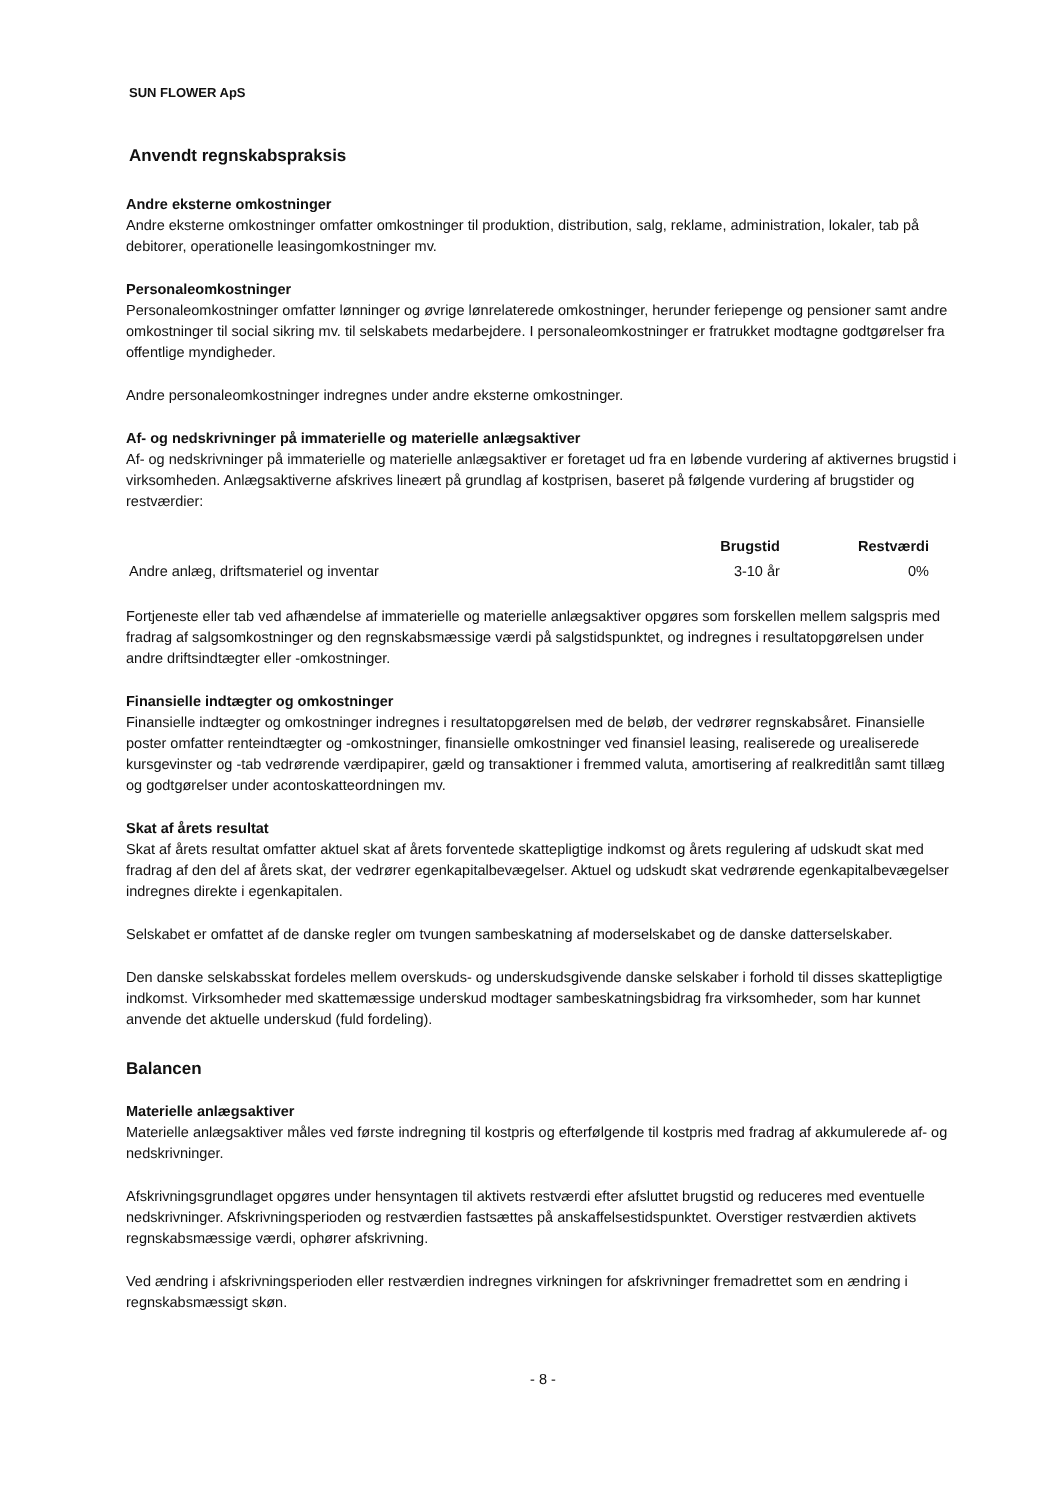SUN FLOWER ApS
Anvendt regnskabspraksis
Andre eksterne omkostninger
Andre eksterne omkostninger omfatter omkostninger til produktion, distribution, salg, reklame, administration, lokaler, tab på debitorer, operationelle leasingomkostninger mv.
Personaleomkostninger
Personaleomkostninger omfatter lønninger og øvrige lønrelaterede omkostninger, herunder feriepenge og pensioner samt andre omkostninger til social sikring mv. til selskabets medarbejdere. I personaleomkostninger er fratrukket modtagne godtgørelser fra offentlige myndigheder.
Andre personaleomkostninger indregnes under andre eksterne omkostninger.
Af- og nedskrivninger på immaterielle og materielle anlægsaktiver
Af- og nedskrivninger på immaterielle og materielle anlægsaktiver er foretaget ud fra en løbende vurdering af aktivernes brugstid i virksomheden. Anlægsaktiverne afskrives lineært på grundlag af kostprisen, baseret på følgende vurdering af brugstider og restværdier:
| | Brugstid | Restværdi |
| --- | --- | --- |
| Andre anlæg, driftsmateriel og inventar | 3-10 år | 0% |
Fortjeneste eller tab ved afhændelse af immaterielle og materielle anlægsaktiver opgøres som forskellen mellem salgspris med fradrag af salgsomkostninger og den regnskabsmæssige værdi på salgstidspunktet, og indregnes i resultatopgørelsen under andre driftsindtægter eller -omkostninger.
Finansielle indtægter og omkostninger
Finansielle indtægter og omkostninger indregnes i resultatopgørelsen med de beløb, der vedrører regnskabsåret. Finansielle poster omfatter renteindtægter og -omkostninger, finansielle omkostninger ved finansiel leasing, realiserede og urealiserede kursgevinster og -tab vedrørende værdipapirer, gæld og transaktioner i fremmed valuta, amortisering af realkreditlån samt tillæg og godtgørelser under acontoskatteordningen mv.
Skat af årets resultat
Skat af årets resultat omfatter aktuel skat af årets forventede skattepligtige indkomst og årets regulering af udskudt skat med fradrag af den del af årets skat, der vedrører egenkapitalbevægelser. Aktuel og udskudt skat vedrørende egenkapitalbevægelser indregnes direkte i egenkapitalen.
Selskabet er omfattet af de danske regler om tvungen sambeskatning af moderselskabet og de danske datterselskaber.
Den danske selskabsskat fordeles mellem overskuds- og underskudsgivende danske selskaber i forhold til disses skattepligtige indkomst. Virksomheder med skattemæssige underskud modtager sambeskatningsbidrag fra virksomheder, som har kunnet anvende det aktuelle underskud (fuld fordeling).
Balancen
Materielle anlægsaktiver
Materielle anlægsaktiver måles ved første indregning til kostpris og efterfølgende til kostpris med fradrag af akkumulerede af- og nedskrivninger.
Afskrivningsgrundlaget opgøres under hensyntagen til aktivets restværdi efter afsluttet brugstid og reduceres med eventuelle nedskrivninger. Afskrivningsperioden og restværdien fastsættes på anskaffelsestidspunktet. Overstiger restværdien aktivets regnskabsmæssige værdi, ophører afskrivning.
Ved ændring i afskrivningsperioden eller restværdien indregnes virkningen for afskrivninger fremadrettet som en ændring i regnskabsmæssigt skøn.
- 8 -